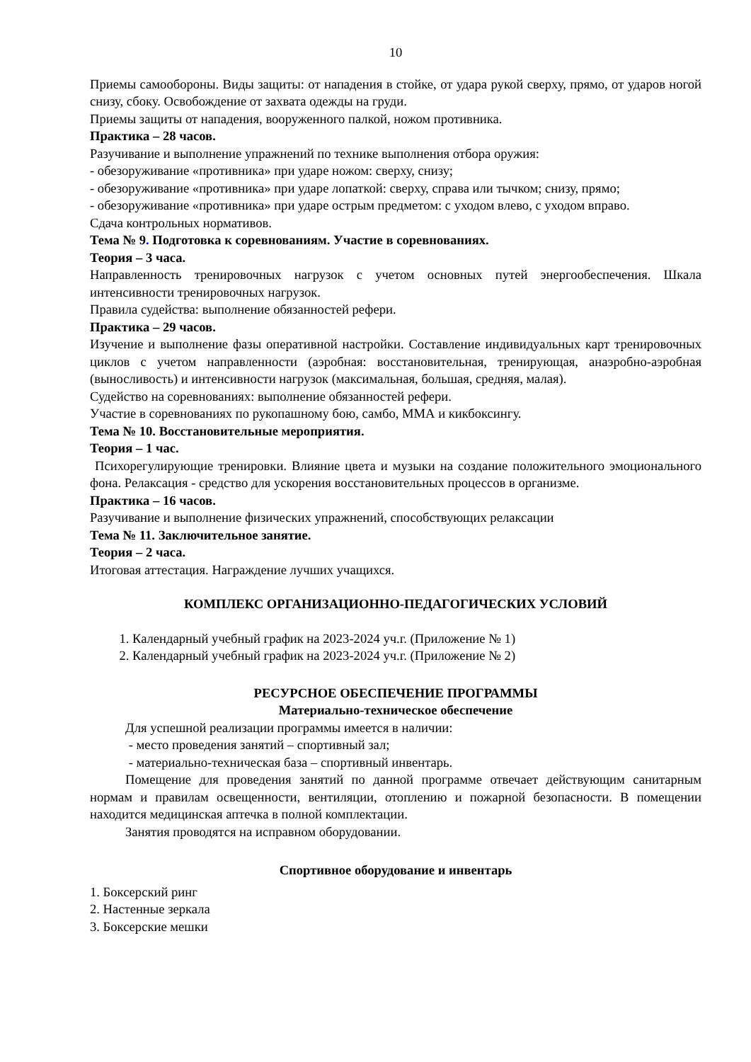10
Приемы самообороны. Виды защиты: от нападения в стойке, от удара рукой сверху, прямо, от ударов ногой снизу, сбоку. Освобождение от захвата одежды на груди.
Приемы защиты от нападения, вооруженного палкой, ножом противника.
Практика – 28 часов.
Разучивание и выполнение упражнений по технике выполнения отбора оружия:
- обезоруживание «противника» при ударе ножом: сверху, снизу;
- обезоруживание «противника» при ударе лопаткой: сверху, справа или тычком; снизу, прямо;
- обезоруживание «противника» при ударе острым предметом: с уходом влево, с уходом вправо.
Сдача контрольных нормативов.
Тема № 9. Подготовка к соревнованиям. Участие в соревнованиях.
Теория – 3 часа.
Направленность тренировочных нагрузок с учетом основных путей энергообеспечения. Шкала интенсивности тренировочных нагрузок.
Правила судейства: выполнение обязанностей рефери.
Практика – 29 часов.
Изучение и выполнение фазы оперативной настройки. Составление индивидуальных карт тренировочных циклов с учетом направленности (аэробная: восстановительная, тренирующая, анаэробно-аэробная (выносливость) и интенсивности нагрузок (максимальная, большая, средняя, малая).
Судейство на соревнованиях: выполнение обязанностей рефери.
Участие в соревнованиях по рукопашному бою, самбо, ММА и кикбоксингу.
Тема № 10. Восстановительные мероприятия.
Теория – 1 час.
Психорегулирующие тренировки. Влияние цвета и музыки на создание положительного эмоционального фона. Релаксация - средство для ускорения восстановительных процессов в организме.
Практика – 16 часов.
Разучивание и выполнение физических упражнений, способствующих релаксации
Тема № 11. Заключительное занятие.
Теория – 2 часа.
Итоговая аттестация. Награждение лучших учащихся.
КОМПЛЕКС ОРГАНИЗАЦИОННО-ПЕДАГОГИЧЕСКИХ УСЛОВИЙ
1. Календарный учебный график на 2023-2024 уч.г. (Приложение № 1)
2. Календарный учебный график на 2023-2024 уч.г. (Приложение № 2)
РЕСУРСНОЕ ОБЕСПЕЧЕНИЕ ПРОГРАММЫ
Материально-техническое обеспечение
Для успешной реализации программы имеется в наличии:
- место проведения занятий – спортивный зал;
- материально-техническая база – спортивный инвентарь.
Помещение для проведения занятий по данной программе отвечает действующим санитарным нормам и правилам освещенности, вентиляции, отоплению и пожарной безопасности. В помещении находится медицинская аптечка в полной комплектации.
Занятия проводятся на исправном оборудовании.
Спортивное оборудование и инвентарь
1. Боксерский ринг
2. Настенные зеркала
3. Боксерские мешки